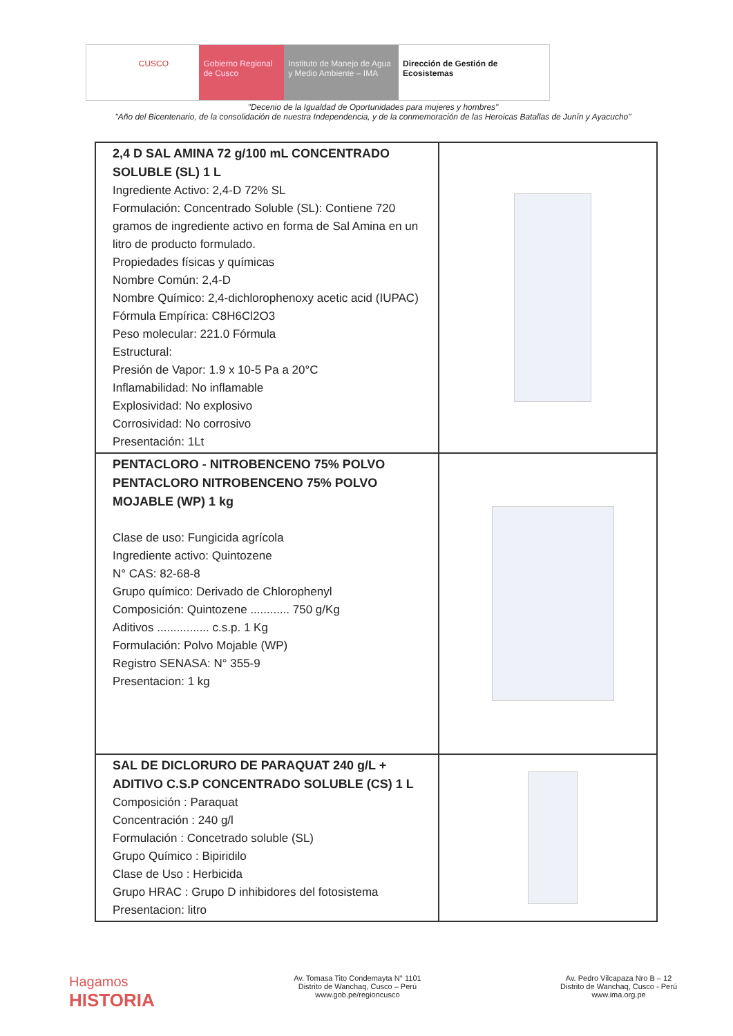CUSCO Gobierno Regional de Cusco
Instituto de Manejo de Agua y Medio Ambiente – IMA
Dirección de Gestión de Ecosistemas
"Decenio de la Igualdad de Oportunidades para mujeres y hombres"
"Año del Bicentenario, de la consolidación de nuestra Independencia, y de la conmemoración de las Heroicas Batallas de Junín y Ayacucho"
| 2,4 D SAL AMINA 72 g/100 mL CONCENTRADO SOLUBLE (SL) 1 L Ingrediente Activo: 2,4-D 72% SL Formulación: Concentrado Soluble (SL): Contiene 720 gramos de ingrediente activo en forma de Sal Amina en un litro de producto formulado. Propiedades físicas y químicas Nombre Común: 2,4-D Nombre Químico: 2,4-dichlorophenoxy acetic acid (IUPAC) Fórmula Empírica: C8H6Cl2O3 Peso molecular: 221.0 Fórmula Estructural: Presión de Vapor: 1.9 x 10-5 Pa a 20°C Inflamabilidad: No inflamable Explosividad: No explosivo Corrosividad: No corrosivo Presentación: 1Lt | |
| PENTACLORO - NITROBENCENO 75% POLVO PENTACLORO NITROBENCENO 75% POLVO MOJABLE (WP) 1 kg Clase de uso: Fungicida agrícola Ingrediente activo: Quintozene N° CAS: 82-68-8 Grupo químico: Derivado de Chlorophenyl Composición: Quintozene ............ 750 g/Kg Aditivos ................ c.s.p. 1 Kg Formulación: Polvo Mojable (WP) Registro SENASA: N° 355-9 Presentacion: 1 kg | |
| SAL DE DICLORURO DE PARAQUAT 240 g/L + ADITIVO C.S.P CONCENTRADO SOLUBLE (CS) 1 L Composición : Paraquat Concentración : 240 g/l Formulación : Concetrado soluble (SL) Grupo Químico : Bipiridilo Clase de Uso : Herbicida Grupo HRAC : Grupo D inhibidores del fotosistema Presentacion: litro | |
Hagamos
HISTORIA
Av. Tomasa Tito Condemayta N° 1101
Distrito de Wanchaq, Cusco – Perú
www.gob.pe/regioncusco
Av. Pedro Vilcapaza Nro B – 12
Distrito de Wanchaq, Cusco - Perú
www.ima.org.pe